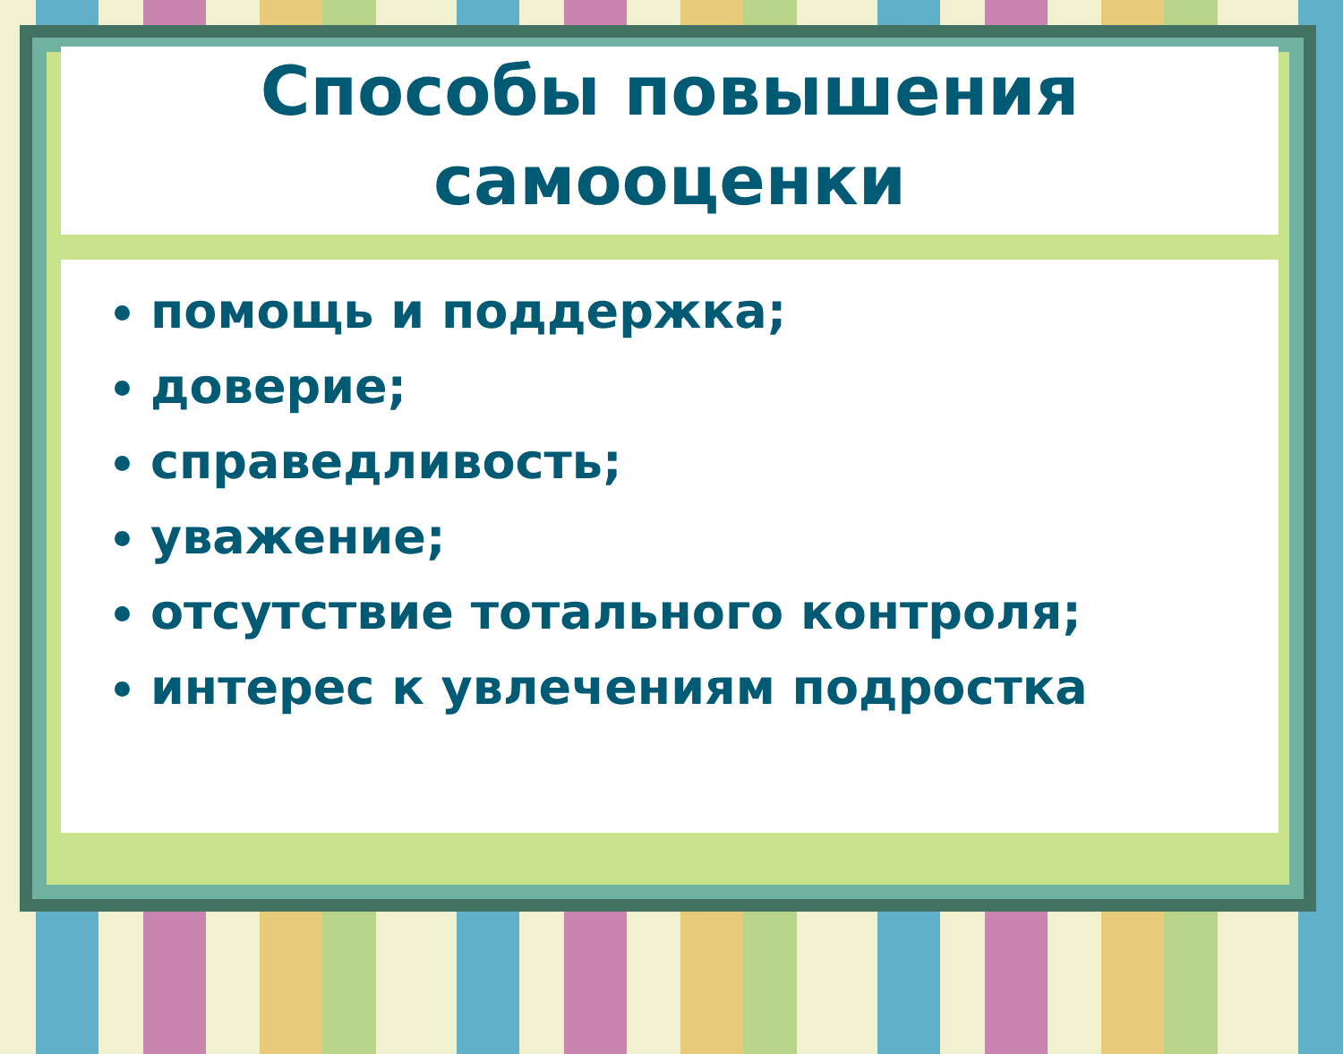Способы повышения
самооценки
помощь и поддержка;
доверие;
справедливость;
уважение;
отсутствие тотального контроля;
интерес к увлечениям подростка